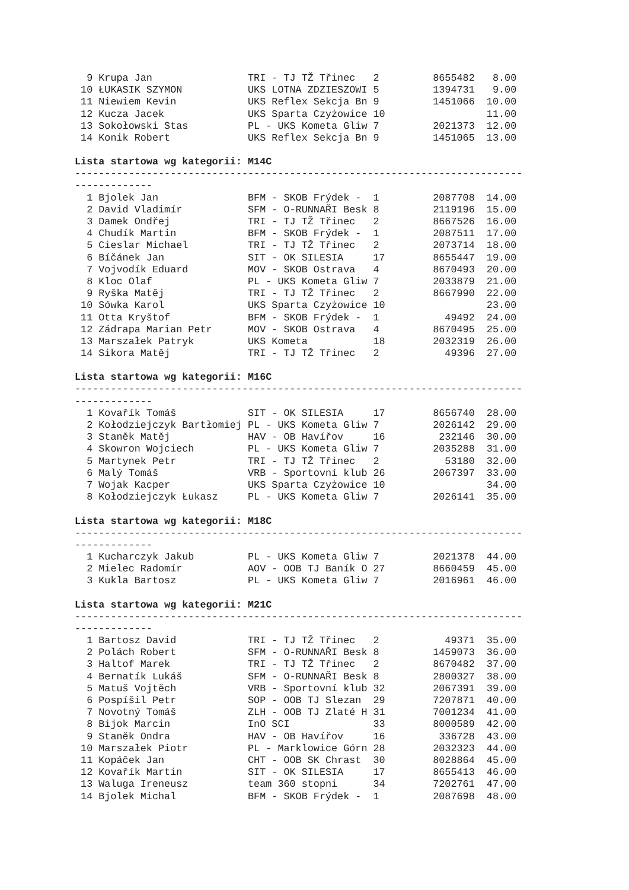9 Krupa Jan                TRI - TJ TŽ Třinec   2         8655482   8.00
 10 ŁUKASIK SZYMON           UKS LOTNA ZDZIESZOWI 5         1394731   9.00
 11 Niewiem Kevin            UKS Reflex Sekcja Bn 9         1451066  10.00
 12 Kucza Jacek              UKS Sparta Czyżowice 10                 11.00
 13 Sokołowski Stas          PL - UKS Kometa Gliw 7         2021373  12.00
 14 Konik Robert             UKS Reflex Sekcja Bn 9         1451065  13.00
Lista startowa wg kategorii: M14C
---------------------------------------------------------------------------
-------------
  1 Bjolek Jan               BFM - SKOB Frýdek -  1         2087708  14.00
  2 David Vladimír           SFM - O-RUNNAŘI Besk 8         2119196  15.00
  3 Damek Ondřej             TRI - TJ TŽ Třinec   2         8667526  16.00
  4 Chudík Martin            BFM - SKOB Frýdek -  1         2087511  17.00
  5 Cieslar Michael          TRI - TJ TŽ Třinec   2         2073714  18.00
  6 Bíčánek Jan              SIT - OK SILESIA     17        8655447  19.00
  7 Vojvodík Eduard          MOV - SKOB Ostrava   4         8670493  20.00
  8 Kloc Olaf                PL - UKS Kometa Gliw 7         2033879  21.00
  9 Ryška Matěj              TRI - TJ TŽ Třinec   2         8667990  22.00
 10 Sówka Karol              UKS Sparta Czyżowice 10                 23.00
 11 Otta Kryštof             BFM - SKOB Frýdek -  1           49492  24.00
 12 Zádrapa Marian Petr      MOV - SKOB Ostrava   4         8670495  25.00
 13 Marszałek Patryk         UKS Kometa           18        2032319  26.00
 14 Sikora Matěj             TRI - TJ TŽ Třinec   2           49396  27.00
Lista startowa wg kategorii: M16C
---------------------------------------------------------------------------
-------------
  1 Kovařík Tomáš            SIT - OK SILESIA     17        8656740  28.00
  2 Kołodziejczyk Bartłomiej PL - UKS Kometa Gliw 7         2026142  29.00
  3 Staněk Matěj             HAV - OB Havířov     16         232146  30.00
  4 Skowron Wojciech         PL - UKS Kometa Gliw 7         2035288  31.00
  5 Martynek Petr            TRI - TJ TŽ Třinec   2           53180  32.00
  6 Malý Tomáš               VRB - Sportovní klub 26        2067397  33.00
  7 Wojak Kacper             UKS Sparta Czyżowice 10                 34.00
  8 Kołodziejczyk Łukasz     PL - UKS Kometa Gliw 7         2026141  35.00
Lista startowa wg kategorii: M18C
---------------------------------------------------------------------------
-------------
  1 Kucharczyk Jakub         PL - UKS Kometa Gliw 7         2021378  44.00
  2 Mielec Radomír           AOV - OOB TJ Baník O 27        8660459  45.00
  3 Kukla Bartosz            PL - UKS Kometa Gliw 7         2016961  46.00
Lista startowa wg kategorii: M21C
---------------------------------------------------------------------------
-------------
  1 Bartosz David            TRI - TJ TŽ Třinec   2           49371  35.00
  2 Polách Robert            SFM - O-RUNNAŘI Besk 8         1459073  36.00
  3 Haltof Marek             TRI - TJ TŽ Třinec   2         8670482  37.00
  4 Bernatík Lukáš           SFM - O-RUNNAŘI Besk 8         2800327  38.00
  5 Matuš Vojtěch            VRB - Sportovní klub 32        2067391  39.00
  6 Pospíšil Petr            SOP - OOB TJ Slezan  29        7207871  40.00
  7 Novotný Tomáš            ZLH - OOB TJ Zlaté H 31        7001234  41.00
  8 Bijok Marcin             InO SCI              33        8000589  42.00
  9 Staněk Ondra             HAV - OB Havířov     16         336728  43.00
 10 Marszałek Piotr          PL - Marklowice Górn 28        2032323  44.00
 11 Kopáček Jan              CHT - OOB SK Chrast  30        8028864  45.00
 12 Kovařík Martin           SIT - OK SILESIA     17        8655413  46.00
 13 Waluga Ireneusz          team 360 stopni      34        7202761  47.00
 14 Bjolek Michal            BFM - SKOB Frýdek -  1         2087698  48.00